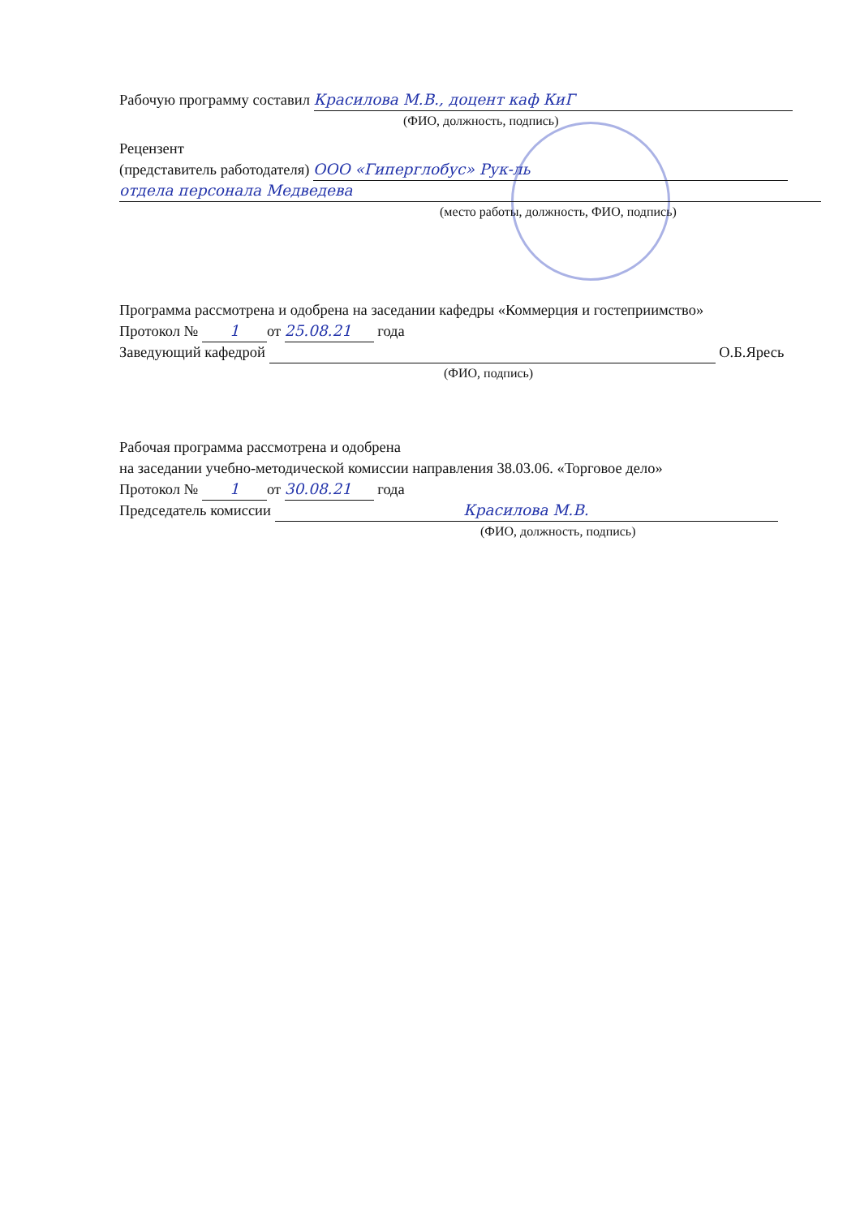Рабочую программу составил Красилова М.В., доцент каф КиГ
(ФИО, должность, подпись)
Рецензент
(представитель работодателя) ООО «Гиперглобус» Рук-ль
отдела персонала Медведева
(место работы, должность, ФИО, подпись)
Программа рассмотрена и одобрена на заседании кафедры «Коммерция и гостеприимство»
Протокол № 1 от 25.08.21 года
Заведующий кафедрой О.Б.Яресь
(ФИО, подпись)
Рабочая программа рассмотрена и одобрена
на заседании учебно-методической комиссии направления 38.03.06. «Торговое дело»
Протокол № 1 от 30.08.21 года
Председатель комиссии Красилова М.В.
(ФИО, должность, подпись)